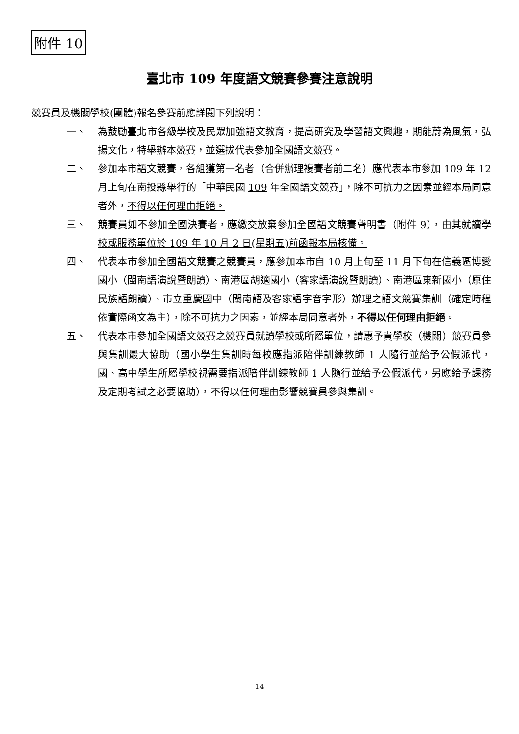附件 10
臺北市 109 年度語文競賽參賽注意說明
競賽員及機關學校(團體)報名參賽前應詳閱下列說明：
一、 為鼓勵臺北市各級學校及民眾加強語文教育，提高研究及學習語文興趣，期能蔚為風氣，弘揚文化，特舉辦本競賽，並選拔代表參加全國語文競賽。
二、 參加本市語文競賽，各組獲第一名者（合併辦理複賽者前二名）應代表本市參加 109 年 12 月上旬在南投縣舉行的「中華民國 109 年全國語文競賽」，除不可抗力之因素並經本局同意者外，不得以任何理由拒絕。
三、 競賽員如不參加全國決賽者，應繳交放棄參加全國語文競賽聲明書（附件 9），由其就讀學校或服務單位於 109 年 10 月 2 日(星期五)前函報本局核備。
四、 代表本市參加全國語文競賽之競賽員，應參加本市自 10 月上旬至 11 月下旬在信義區博愛國小（閩南語演說暨朗讀）、南港區胡適國小（客家語演說暨朗讀）、南港區東新國小（原住民族語朗讀）、市立重慶國中（閩南語及客家語字音字形）辦理之語文競賽集訓（確定時程依實際函文為主），除不可抗力之因素，並經本局同意者外，不得以任何理由拒絕。
五、 代表本市參加全國語文競賽之競賽員就讀學校或所屬單位，請惠予貴學校（機關）競賽員參與集訓最大協助（國小學生集訓時每校應指派陪伴訓練教師 1 人隨行並給予公假派代，國、高中學生所屬學校視需要指派陪伴訓練教師 1 人隨行並給予公假派代，另應給予課務及定期考試之必要協助），不得以任何理由影響競賽員參與集訓。
14